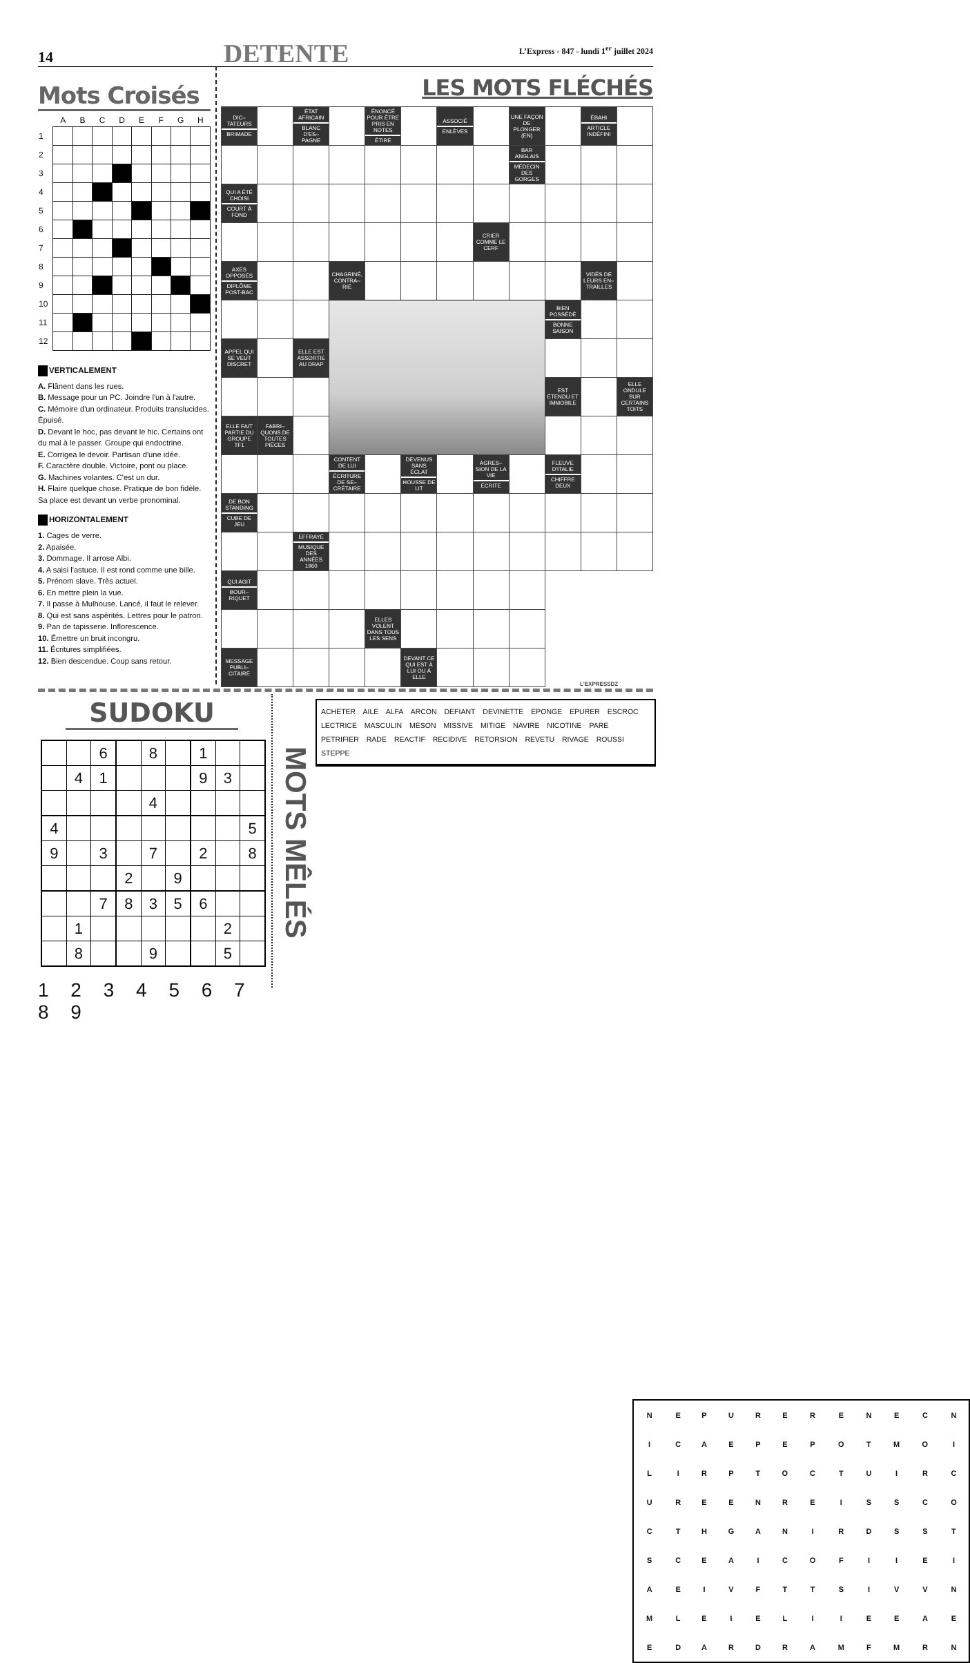14 DETENTE L’Express - 847 - lundi 1<sup>er</sup> juillet 2024
Mots Croisés
| | A | B | C | D | E | F | G | H |
| --- | --- | --- | --- | --- | --- | --- | --- | --- |
| 1 | | | | | | | | |
| 2 | | | | | | | | |
| 3 | | | | | | | | |
| 4 | | | | | | | | |
| 5 | | | | | | | | |
| 6 | | | | | | | | |
| 7 | | | | | | | | |
| 8 | | | | | | | | |
| 9 | | | | | | | | |
| 10 | | | | | | | | |
| 11 | | | | | | | | |
| 12 | | | | | | | | |
VERTICALEMENT
A. Flânent dans les rues.
B. Message pour un PC. Joindre l'un à l'autre.
C. Mémoire d'un ordinateur. Produits translucides. Épuisé.
D. Devant le hoc, pas devant le hic. Certains ont du mal à le passer. Groupe qui endoctrine.
E. Corrigea le devoir. Partisan d'une idée.
F. Caractère double. Victoire, pont ou place.
G. Machines volantes. C'est un dur.
H. Flaire quelque chose. Pratique de bon fidèle. Sa place est devant un verbe pronominal.
HORIZONTALEMENT
1. Cages de verre.
2. Apaisée.
3. Dommage. Il arrose Albi.
4. A saisi l'astuce. Il est rond comme une bille.
5. Prénom slave. Très actuel.
6. En mettre plein la vue.
7. Il passe à Mulhouse. Lancé, il faut le relever.
8. Qui est sans aspérités. Lettres pour le patron.
9. Pan de tapisserie. Inflorescence.
10. Émettre un bruit incongru.
11. Écritures simplifiées.
12. Bien descendue. Coup sans retour.
LES MOTS FLÉCHÉS
| DIC–TATEURS BRIMADE | | ÉTAT AFRICAIN BLANC D'ES–PAGNE | | ÉNONCÉ POUR ÊTRE PRIS EN NOTES ÉTIRE | | ASSOCIÉ ENLÈVES | | UNE FAÇON DE PLONGER (EN) | | ÉBAHI ARTICLE INDÉFINI | |
| | | | | | | | | BAR ANGLAIS MÉDECIN DES GORGES | | | |
| QUI A ÉTÉ CHOISI COURT À FOND | | | | | | | | | | | |
| | | | | | | | CRIER COMME LE CERF | | | | |
| AXES OPPOSÉS DIPLÔME POST-BAC | | | CHAGRINÉ, CONTRA–RIÉ | | | | | | | VIDÉS DE LEURS EN–TRAILLES | |
| | | | | | | | | | BIEN POSSÉDÉ BONNE SAISON | | |
| APPEL QUI SE VEUT DISCRET | | ELLE EST ASSORTIE AU DRAP | | | | | | | | | |
| | | | | | | | | | EST ÉTENDU ET IMMOBILE | | ELLE ONDULE SUR CERTAINS TOITS |
| ELLE FAIT PARTIE DU GROUPE TF1 | FABRI–QUONS DE TOUTES PIÈCES | | | | | | | | | | |
| | | | CONTENT DE LUI ÉCRITURE DE SE–CRÉTAIRE | | DEVENUS SANS ÉCLAT HOUSSE DE LIT | | AGRES–SION DE LA VIE ÉCRITE | | FLEUVE D'ITALIE CHIFFRE DEUX | | |
| DE BON STANDING CUBE DE JEU | | | | | | | | | | | |
| | | EFFRAYÉ MUSIQUE DES ANNÉES 1960 | | | | | | | | | |
| QUI AGIT BOUR–RIQUET | | | | | | | | | L'EXPRESSDZ | | |
| | | | | ELLES VOLENT DANS TOUS LES SENS | | | | | | | |
| MESSAGE PUBLI–CITAIRE | | | | | DEVANT CE QUI EST À LUI OU À ELLE | | | | | | |
SUDOKU
| | | 6 | | 8 | | 1 | | |
| | 4 | 1 | | | | 9 | 3 | |
| | | | | 4 | | | | |
| 4 | | | | | | | | 5 |
| 9 | | 3 | | 7 | | 2 | | 8 |
| | | | 2 | | 9 | | | |
| | | 7 | 8 | 3 | 5 | 6 | | |
| | 1 | | | | | | 2 | |
| | 8 | | | 9 | | | 5 | |
1 2 3 4 5 6 7 8 9
MOTS MÊLÉS
ACHETER AILE ALFA ARCON DEFIANT DEVINETTE EPONGE EPURER ESCROC LECTRICE MASCULIN MESON MISSIVE MITIGE NAVIRE NICOTINE PARE PETRIFIER RADE REACTIF RECIDIVE RETORSION REVETU RIVAGE ROUSSI STEPPE
| N | E | P | U | R | E | R | E | N | E | C | N |
| I | C | A | E | P | E | P | O | T | M | O | I |
| L | I | R | P | T | O | C | T | U | I | R | C |
| U | R | E | E | N | R | E | I | S | S | C | O |
| C | T | H | G | A | N | I | R | D | S | S | T |
| S | C | E | A | I | C | O | F | I | I | E | I |
| A | E | I | V | F | T | T | S | I | V | V | N |
| M | L | E | I | E | L | I | I | E | E | A | E |
| E | D | A | R | D | R | A | M | F | M | R | N |